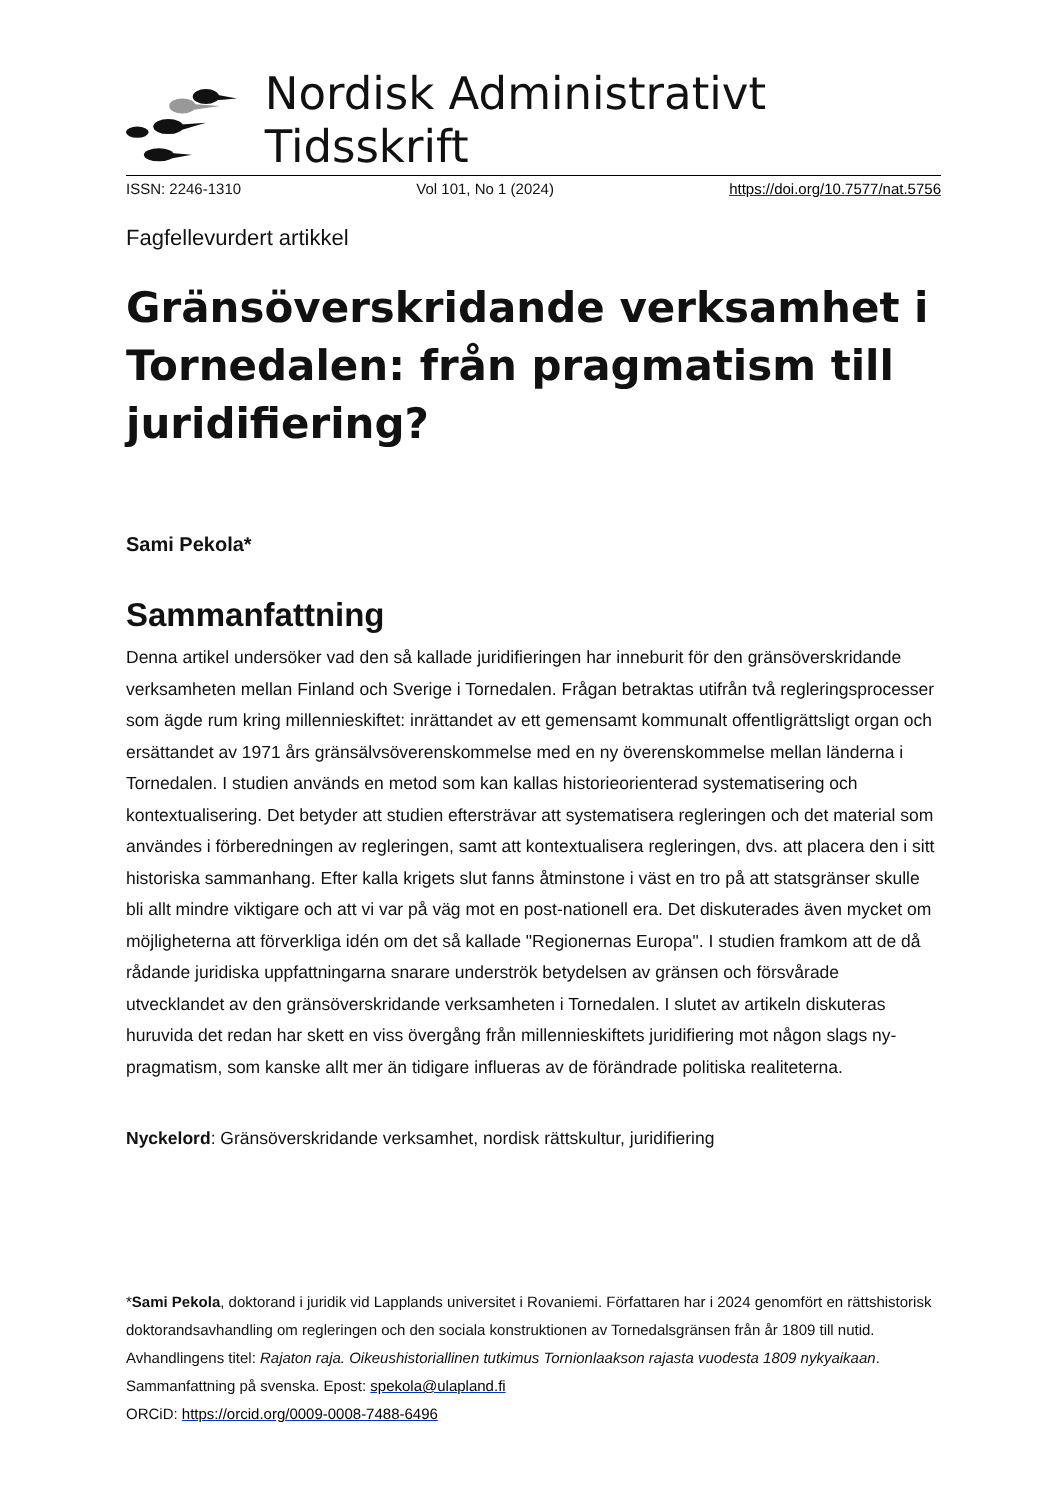Nordisk Administrativt Tidsskrift
ISSN: 2246-1310 Vol 101, No 1 (2024) https://doi.org/10.7577/nat.5756
Fagfellevurdert artikkel
Gränsöverskridande verksamhet i Tornedalen: från pragmatism till juridifiering?
Sami Pekola*
Sammanfattning
Denna artikel undersöker vad den så kallade juridifieringen har inneburit för den gränsöverskridande verksamheten mellan Finland och Sverige i Tornedalen. Frågan betraktas utifrån två regleringsprocesser som ägde rum kring millennieskiftet: inrättandet av ett gemensamt kommunalt offentligrättsligt organ och ersättandet av 1971 års gränsälvsöverenskommelse med en ny överenskommelse mellan länderna i Tornedalen. I studien används en metod som kan kallas historieorienterad systematisering och kontextualisering. Det betyder att studien eftersträvar att systematisera regleringen och det material som användes i förberedningen av regleringen, samt att kontextualisera regleringen, dvs. att placera den i sitt historiska sammanhang. Efter kalla krigets slut fanns åtminstone i väst en tro på att statsgränser skulle bli allt mindre viktigare och att vi var på väg mot en post-nationell era. Det diskuterades även mycket om möjligheterna att förverkliga idén om det så kallade "Regionernas Europa". I studien framkom att de då rådande juridiska uppfattningarna snarare underströk betydelsen av gränsen och försvårade utvecklandet av den gränsöverskridande verksamheten i Tornedalen. I slutet av artikeln diskuteras huruvida det redan har skett en viss övergång från millennieskiftets juridifiering mot någon slags ny-pragmatism, som kanske allt mer än tidigare influeras av de förändrade politiska realiteterna.
Nyckelord: Gränsöverskridande verksamhet, nordisk rättskultur, juridifiering
*Sami Pekola, doktorand i juridik vid Lapplands universitet i Rovaniemi. Författaren har i 2024 genomfört en rättshistorisk doktorandsavhandling om regleringen och den sociala konstruktionen av Tornedalsgränsen från år 1809 till nutid. Avhandlingens titel: Rajaton raja. Oikeushistoriallinen tutkimus Tornionlaakson rajasta vuodesta 1809 nykyaikaan. Sammanfattning på svenska. Epost: spekola@ulapland.fi
ORCiD: https://orcid.org/0009-0008-7488-6496